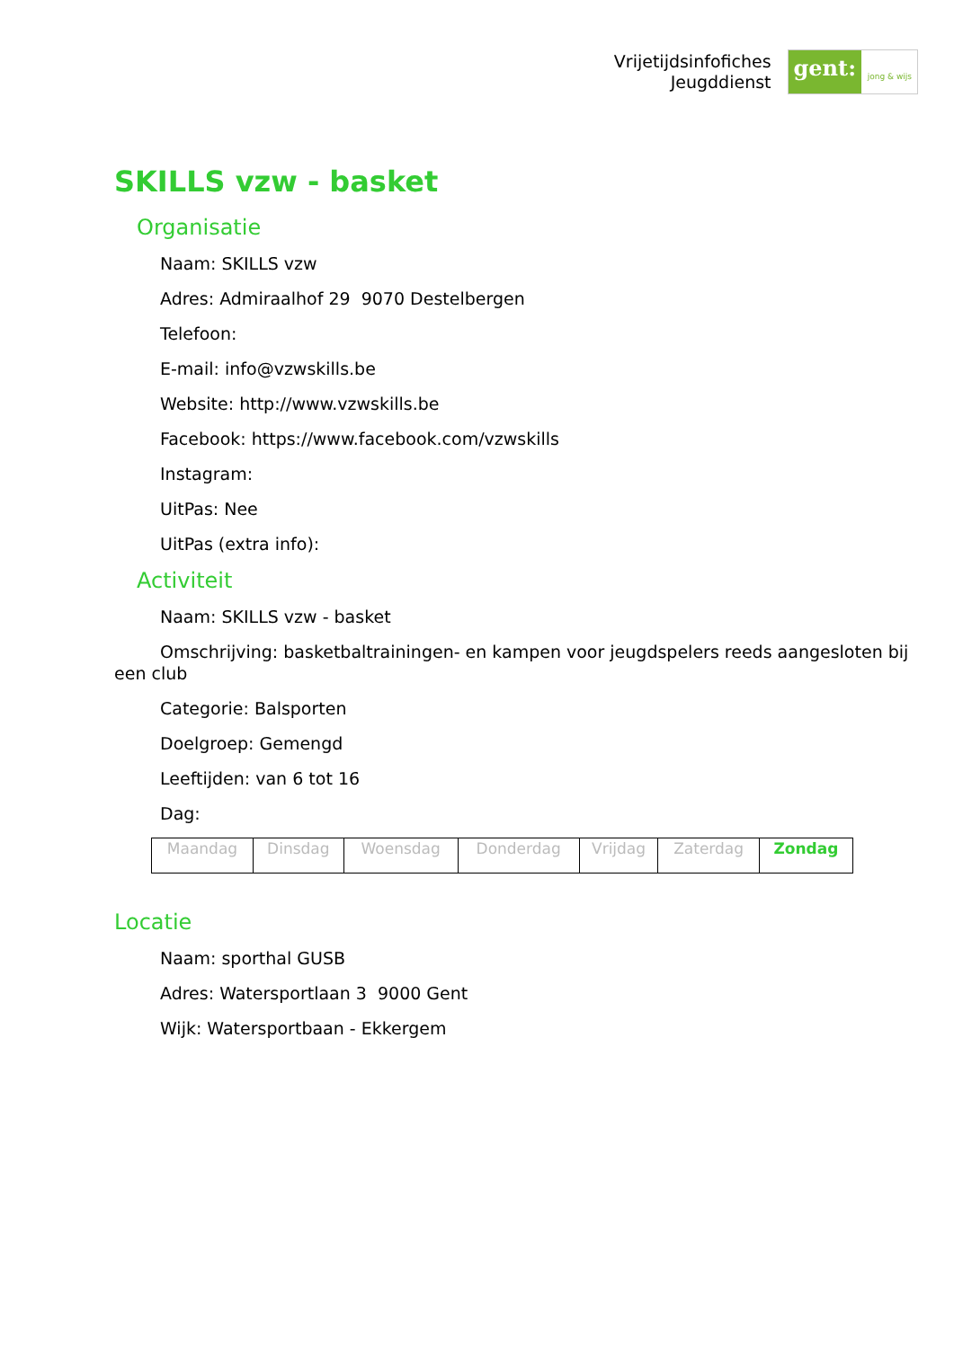Vrijetijdsinfofiches
Jeugddienst
gent: jong & wijs
SKILLS vzw - basket
Organisatie
Naam: SKILLS vzw
Adres: Admiraalhof 29 9070 Destelbergen
Telefoon:
E-mail: info@vzwskills.be
Website: http://www.vzwskills.be
Facebook: https://www.facebook.com/vzwskills
Instagram:
UitPas: Nee
UitPas (extra info):
Activiteit
Naam: SKILLS vzw - basket
Omschrijving: basketbaltrainingen- en kampen voor jeugdspelers reeds aangesloten bij een club
Categorie: Balsporten
Doelgroep: Gemengd
Leeftijden: van 6 tot 16
Dag:
| Maandag | Dinsdag | Woensdag | Donderdag | Vrijdag | Zaterdag | Zondag |
Locatie
Naam: sporthal GUSB
Adres: Watersportlaan 3 9000 Gent
Wijk: Watersportbaan - Ekkergem